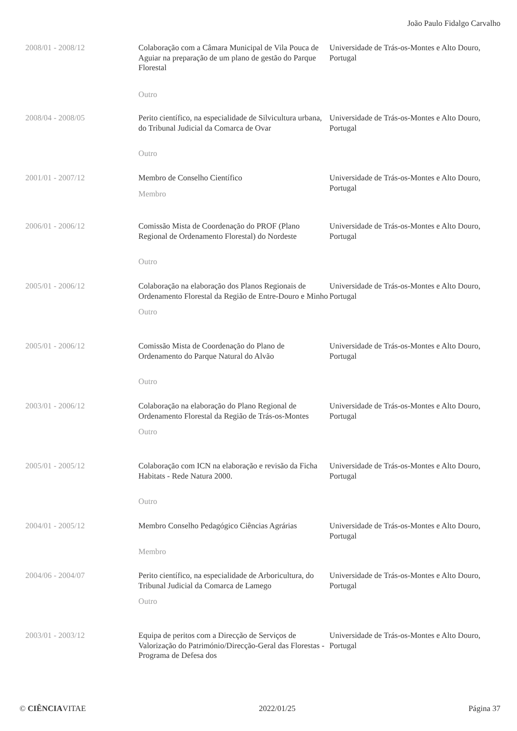João Paulo Fidalgo Carvalho
| 2008/01 - 2008/12 | Colaboração com a Câmara Municipal de Vila Pouca de Aguiar na preparação de um plano de gestão do Parque Florestal Outro | Universidade de Trás-os-Montes e Alto Douro, Portugal |
| 2008/04 - 2008/05 | Perito científico, na especialidade de Silvicultura urbana, do Tribunal Judicial da Comarca de Ovar Outro | Universidade de Trás-os-Montes e Alto Douro, Portugal |
| 2001/01 - 2007/12 | Membro de Conselho Científico Membro | Universidade de Trás-os-Montes e Alto Douro, Portugal |
| 2006/01 - 2006/12 | Comissão Mista de Coordenação do PROF (Plano Regional de Ordenamento Florestal) do Nordeste Outro | Universidade de Trás-os-Montes e Alto Douro, Portugal |
| 2005/01 - 2006/12 | Colaboração na elaboração dos Planos Regionais de Ordenamento Florestal da Região de Entre-Douro e Minho Outro | Universidade de Trás-os-Montes e Alto Douro, Portugal |
| 2005/01 - 2006/12 | Comissão Mista de Coordenação do Plano de Ordenamento do Parque Natural do Alvão Outro | Universidade de Trás-os-Montes e Alto Douro, Portugal |
| 2003/01 - 2006/12 | Colaboração na elaboração do Plano Regional de Ordenamento Florestal da Região de Trás-os-Montes Outro | Universidade de Trás-os-Montes e Alto Douro, Portugal |
| 2005/01 - 2005/12 | Colaboração com ICN na elaboração e revisão da Ficha Habitats - Rede Natura 2000. Outro | Universidade de Trás-os-Montes e Alto Douro, Portugal |
| 2004/01 - 2005/12 | Membro Conselho Pedagógico Ciências Agrárias Membro | Universidade de Trás-os-Montes e Alto Douro, Portugal |
| 2004/06 - 2004/07 | Perito científico, na especialidade de Arboricultura, do Tribunal Judicial da Comarca de Lamego Outro | Universidade de Trás-os-Montes e Alto Douro, Portugal |
| 2003/01 - 2003/12 | Equipa de peritos com a Direcção de Serviços de Valorização do Património/Direcção-Geral das Florestas - Programa de Defesa dos | Universidade de Trás-os-Montes e Alto Douro, Portugal |
© CIÊNCIAVITAE 2022/01/25 Página 37